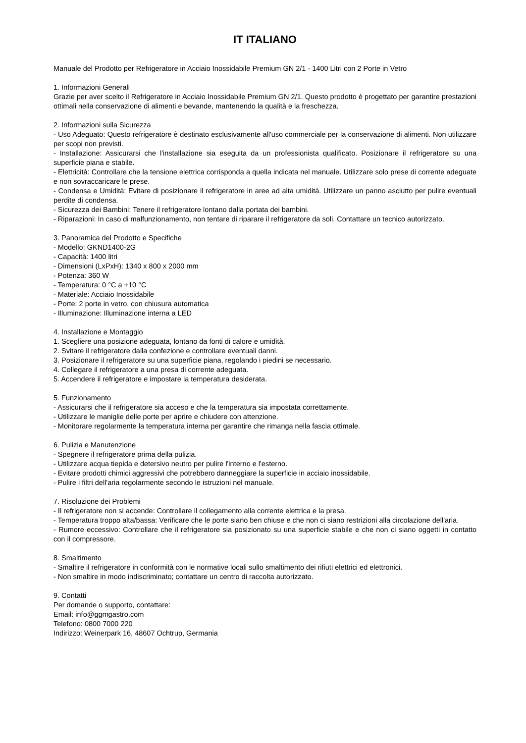IT ITALIANO
Manuale del Prodotto per Refrigeratore in Acciaio Inossidabile Premium GN 2/1 - 1400 Litri con 2 Porte in Vetro
1. Informazioni Generali
Grazie per aver scelto il Refrigeratore in Acciaio Inossidabile Premium GN 2/1. Questo prodotto è progettato per garantire prestazioni ottimali nella conservazione di alimenti e bevande, mantenendo la qualità e la freschezza.
2. Informazioni sulla Sicurezza
- Uso Adeguato: Questo refrigeratore è destinato esclusivamente all'uso commerciale per la conservazione di alimenti. Non utilizzare per scopi non previsti.
- Installazione: Assicurarsi che l'installazione sia eseguita da un professionista qualificato. Posizionare il refrigeratore su una superficie piana e stabile.
- Elettricità: Controllare che la tensione elettrica corrisponda a quella indicata nel manuale. Utilizzare solo prese di corrente adeguate e non sovraccaricare le prese.
- Condensa e Umidità: Evitare di posizionare il refrigeratore in aree ad alta umidità. Utilizzare un panno asciutto per pulire eventuali perdite di condensa.
- Sicurezza dei Bambini: Tenere il refrigeratore lontano dalla portata dei bambini.
- Riparazioni: In caso di malfunzionamento, non tentare di riparare il refrigeratore da soli. Contattare un tecnico autorizzato.
3. Panoramica del Prodotto e Specifiche
- Modello: GKND1400-2G
- Capacità: 1400 litri
- Dimensioni (LxPxH): 1340 x 800 x 2000 mm
- Potenza: 360 W
- Temperatura: 0 °C a +10 °C
- Materiale: Acciaio Inossidabile
- Porte: 2 porte in vetro, con chiusura automatica
- Illuminazione: Illuminazione interna a LED
4. Installazione e Montaggio
1. Scegliere una posizione adeguata, lontano da fonti di calore e umidità.
2. Svitare il refrigeratore dalla confezione e controllare eventuali danni.
3. Posizionare il refrigeratore su una superficie piana, regolando i piedini se necessario.
4. Collegare il refrigeratore a una presa di corrente adeguata.
5. Accendere il refrigeratore e impostare la temperatura desiderata.
5. Funzionamento
- Assicurarsi che il refrigeratore sia acceso e che la temperatura sia impostata correttamente.
- Utilizzare le maniglie delle porte per aprire e chiudere con attenzione.
- Monitorare regolarmente la temperatura interna per garantire che rimanga nella fascia ottimale.
6. Pulizia e Manutenzione
- Spegnere il refrigeratore prima della pulizia.
- Utilizzare acqua tiepida e detersivo neutro per pulire l'interno e l'esterno.
- Evitare prodotti chimici aggressivi che potrebbero danneggiare la superficie in acciaio inossidabile.
- Pulire i filtri dell'aria regolarmente secondo le istruzioni nel manuale.
7. Risoluzione dei Problemi
- Il refrigeratore non si accende: Controllare il collegamento alla corrente elettrica e la presa.
- Temperatura troppo alta/bassa: Verificare che le porte siano ben chiuse e che non ci siano restrizioni alla circolazione dell'aria.
- Rumore eccessivo: Controllare che il refrigeratore sia posizionato su una superficie stabile e che non ci siano oggetti in contatto con il compressore.
8. Smaltimento
- Smaltire il refrigeratore in conformità con le normative locali sullo smaltimento dei rifiuti elettrici ed elettronici.
- Non smaltire in modo indiscriminato; contattare un centro di raccolta autorizzato.
9. Contatti
Per domande o supporto, contattare:
Email: info@ggmgastro.com
Telefono: 0800 7000 220
Indirizzo: Weinerpark 16, 48607 Ochtrup, Germania